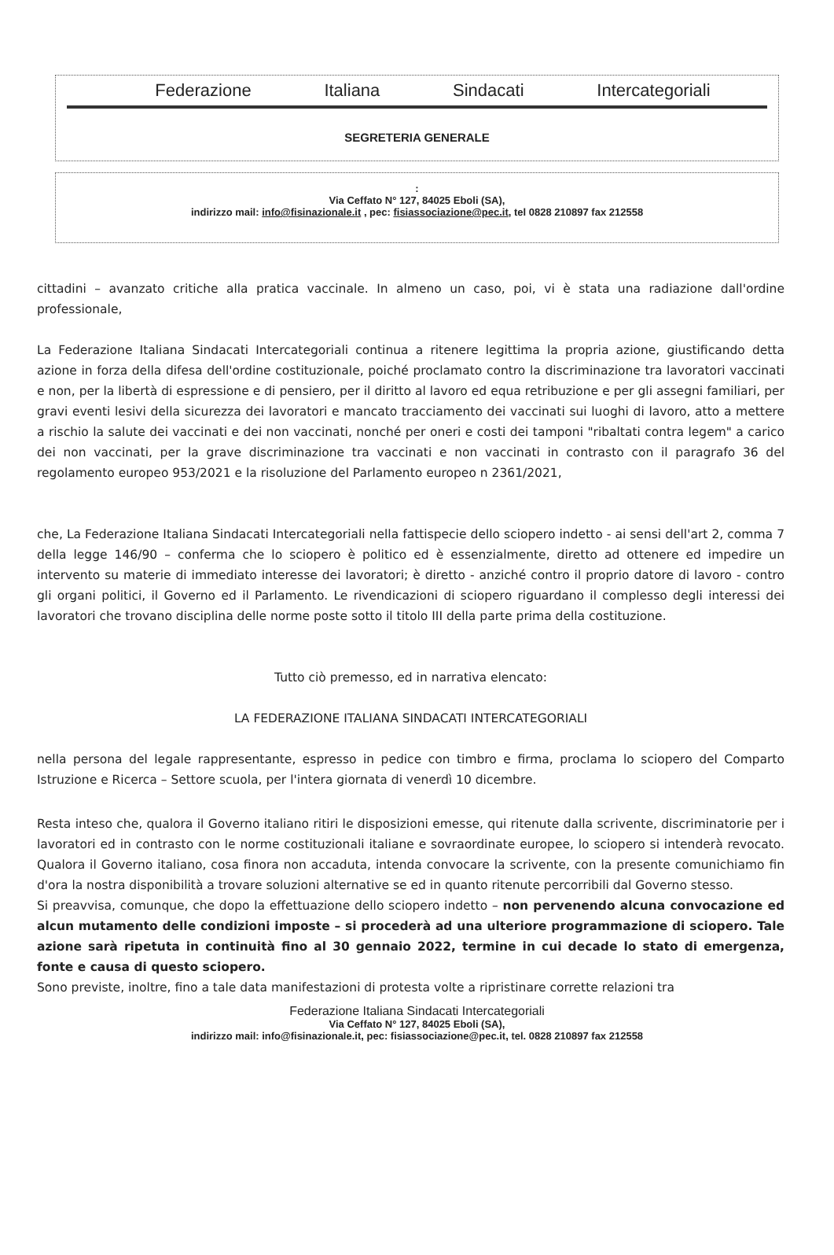Federazione Italiana Sindacati Intercategoriali
SEGRETERIA GENERALE
:
Via Ceffato N° 127, 84025 Eboli (SA),
indirizzo mail: info@fisinazionale.it , pec: fisiassociazione@pec.it, tel 0828 210897 fax 212558
cittadini – avanzato critiche alla pratica vaccinale. In almeno un caso, poi, vi è stata una radiazione dall'ordine professionale,
La Federazione Italiana Sindacati Intercategoriali continua a ritenere legittima la propria azione, giustificando detta azione in forza della difesa dell'ordine costituzionale, poiché proclamato contro la discriminazione tra lavoratori vaccinati e non, per la libertà di espressione e di pensiero, per il diritto al lavoro ed equa retribuzione e per gli assegni familiari, per gravi eventi lesivi della sicurezza dei lavoratori e mancato tracciamento dei vaccinati sui luoghi di lavoro, atto a mettere a rischio la salute dei vaccinati e dei non vaccinati, nonché per oneri e costi dei tamponi "ribaltati contra legem" a carico dei non vaccinati, per la grave discriminazione tra vaccinati e non vaccinati in contrasto con il paragrafo 36 del regolamento europeo 953/2021 e la risoluzione del Parlamento europeo n 2361/2021,
che, La Federazione Italiana Sindacati Intercategoriali nella fattispecie dello sciopero indetto - ai sensi dell'art 2, comma 7 della legge 146/90 – conferma che lo sciopero è politico ed è essenzialmente, diretto ad ottenere ed impedire un intervento su materie di immediato interesse dei lavoratori; è diretto - anziché contro il proprio datore di lavoro - contro gli organi politici, il Governo ed il Parlamento. Le rivendicazioni di sciopero riguardano il complesso degli interessi dei lavoratori che trovano disciplina delle norme poste sotto il titolo III della parte prima della costituzione.
Tutto ciò premesso, ed in narrativa elencato:
LA FEDERAZIONE ITALIANA SINDACATI INTERCATEGORIALI
nella persona del legale rappresentante, espresso in pedice con timbro e firma, proclama lo sciopero del Comparto Istruzione e Ricerca – Settore scuola, per l'intera giornata di venerdì 10 dicembre.
Resta inteso che, qualora il Governo italiano ritiri le disposizioni emesse, qui ritenute dalla scrivente, discriminatorie per i lavoratori ed in contrasto con le norme costituzionali italiane e sovraordinate europee, lo sciopero si intenderà revocato. Qualora il Governo italiano, cosa finora non accaduta, intenda convocare la scrivente, con la presente comunichiamo fin d'ora la nostra disponibilità a trovare soluzioni alternative se ed in quanto ritenute percorribili dal Governo stesso.
Si preavvisa, comunque, che dopo la effettuazione dello sciopero indetto – non pervenendo alcuna convocazione ed alcun mutamento delle condizioni imposte – si procederà ad una ulteriore programmazione di sciopero. Tale azione sarà ripetuta in continuità fino al 30 gennaio 2022, termine in cui decade lo stato di emergenza, fonte e causa di questo sciopero.
Sono previste, inoltre, fino a tale data manifestazioni di protesta volte a ripristinare corrette relazioni tra
Federazione Italiana Sindacati Intercategoriali
Via Ceffato N° 127, 84025 Eboli (SA),
indirizzo mail: info@fisinazionale.it, pec: fisiassociazione@pec.it, tel. 0828 210897 fax 212558